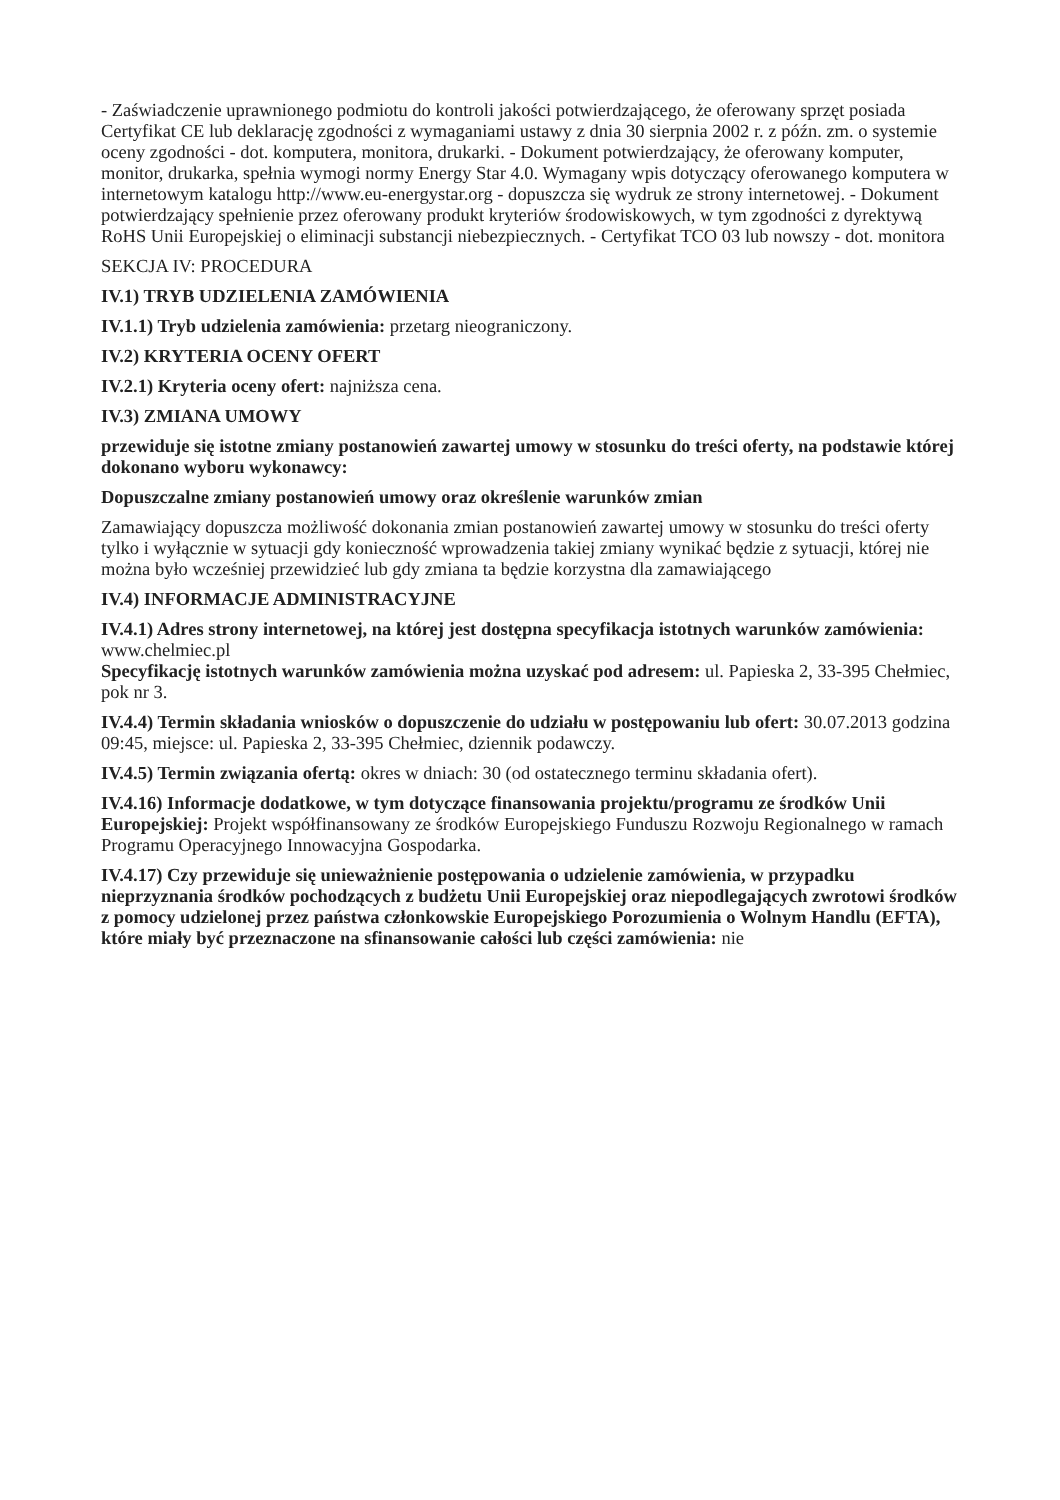- Zaświadczenie uprawnionego podmiotu do kontroli jakości potwierdzającego, że oferowany sprzęt posiada Certyfikat CE lub deklarację zgodności z wymaganiami ustawy z dnia 30 sierpnia 2002 r. z późn. zm. o systemie oceny zgodności - dot. komputera, monitora, drukarki. - Dokument potwierdzający, że oferowany komputer, monitor, drukarka, spełnia wymogi normy Energy Star 4.0. Wymagany wpis dotyczący oferowanego komputera w internetowym katalogu http://www.eu-energystar.org - dopuszcza się wydruk ze strony internetowej. - Dokument potwierdzający spełnienie przez oferowany produkt kryteriów środowiskowych, w tym zgodności z dyrektywą RoHS Unii Europejskiej o eliminacji substancji niebezpiecznych. - Certyfikat TCO 03 lub nowszy - dot. monitora
SEKCJA IV: PROCEDURA
IV.1) TRYB UDZIELENIA ZAMÓWIENIA
IV.1.1) Tryb udzielenia zamówienia: przetarg nieograniczony.
IV.2) KRYTERIA OCENY OFERT
IV.2.1) Kryteria oceny ofert: najniższa cena.
IV.3) ZMIANA UMOWY
przewiduje się istotne zmiany postanowień zawartej umowy w stosunku do treści oferty, na podstawie której dokonano wyboru wykonawcy:
Dopuszczalne zmiany postanowień umowy oraz określenie warunków zmian
Zamawiający dopuszcza możliwość dokonania zmian postanowień zawartej umowy w stosunku do treści oferty tylko i wyłącznie w sytuacji gdy konieczność wprowadzenia takiej zmiany wynikać będzie z sytuacji, której nie można było wcześniej przewidzieć lub gdy zmiana ta będzie korzystna dla zamawiającego
IV.4) INFORMACJE ADMINISTRACYJNE
IV.4.1) Adres strony internetowej, na której jest dostępna specyfikacja istotnych warunków zamówienia: www.chelmiec.pl
Specyfikację istotnych warunków zamówienia można uzyskać pod adresem: ul. Papieska 2, 33-395 Chełmiec, pok nr 3.
IV.4.4) Termin składania wniosków o dopuszczenie do udziału w postępowaniu lub ofert: 30.07.2013 godzina 09:45, miejsce: ul. Papieska 2, 33-395 Chełmiec, dziennik podawczy.
IV.4.5) Termin związania ofertą: okres w dniach: 30 (od ostatecznego terminu składania ofert).
IV.4.16) Informacje dodatkowe, w tym dotyczące finansowania projektu/programu ze środków Unii Europejskiej: Projekt współfinansowany ze środków Europejskiego Funduszu Rozwoju Regionalnego w ramach Programu Operacyjnego Innowacyjna Gospodarka.
IV.4.17) Czy przewiduje się unieważnienie postępowania o udzielenie zamówienia, w przypadku nieprzyznania środków pochodzących z budżetu Unii Europejskiej oraz niepodlegających zwrotowi środków z pomocy udzielonej przez państwa członkowskie Europejskiego Porozumienia o Wolnym Handlu (EFTA), które miały być przeznaczone na sfinansowanie całości lub części zamówienia: nie